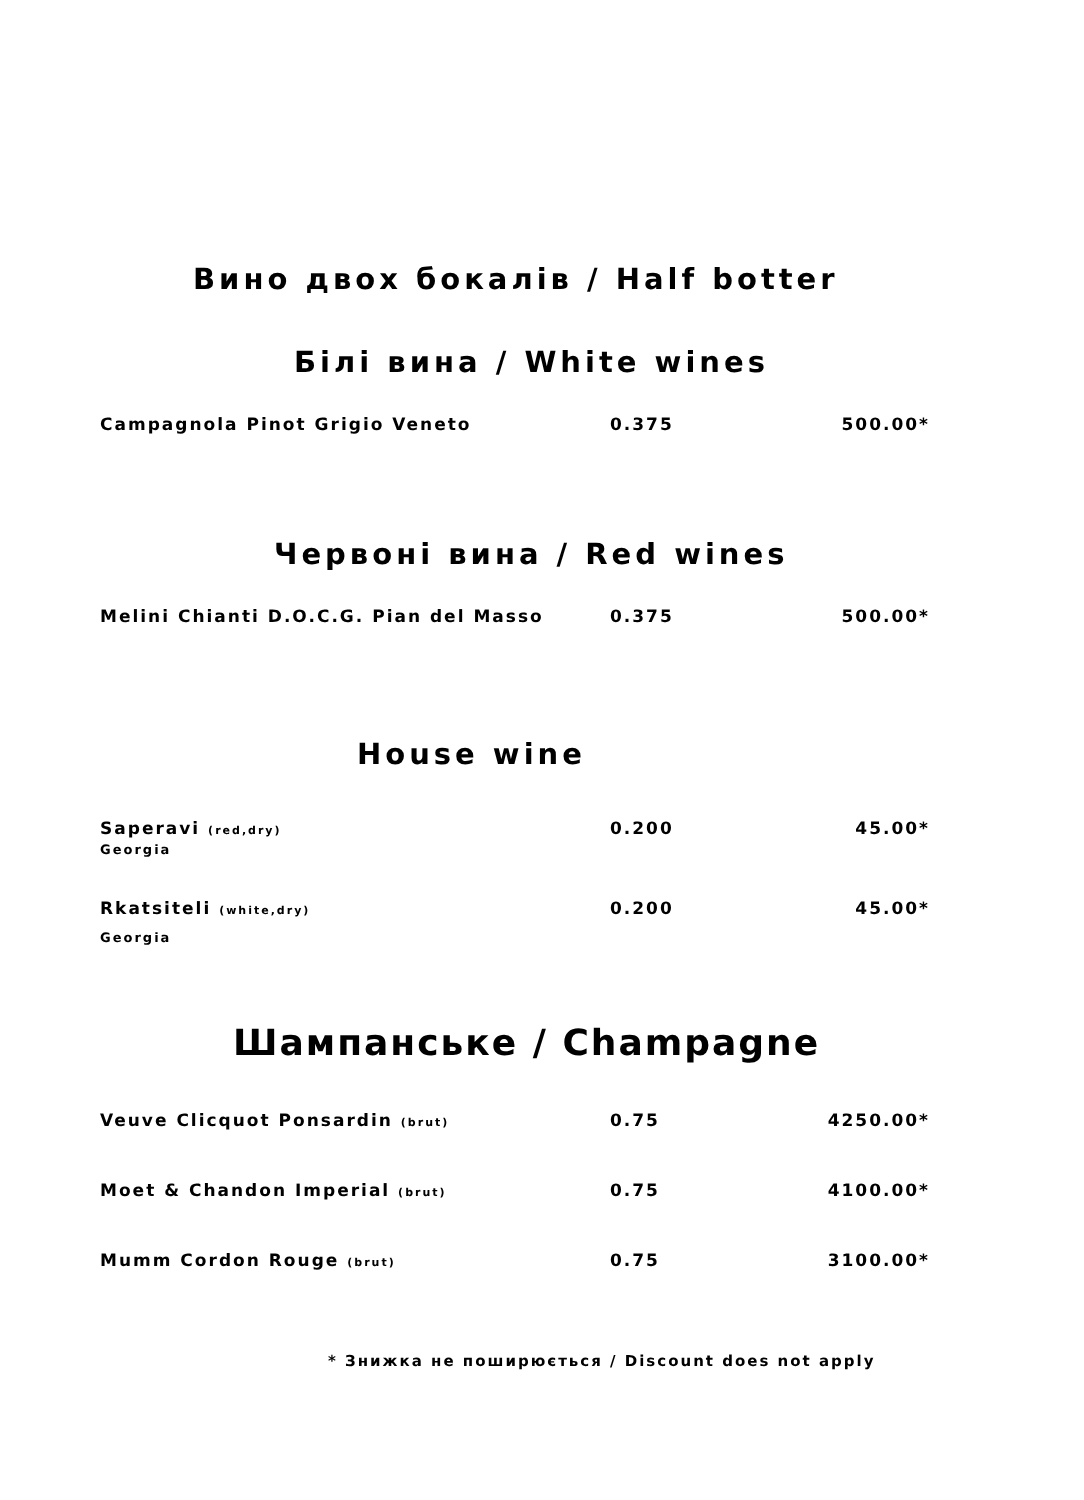Вино двох бокалів / Half botter
Білі вина / White wines
| Campagnola Pinot Grigio Veneto | 0.375 | 500.00* |
Червоні вина / Red wines
| Melini Chianti D.O.C.G. Pian del Masso | 0.375 | 500.00* |
House wine
| Saperavi (red,dry) Georgia | 0.200 | 45.00* |
| Rkatsiteli (white,dry) Georgia | 0.200 | 45.00* |
Шампанське / Champagne
| Veuve Clicquot Ponsardin (brut) | 0.75 | 4250.00* |
| Moet & Chandon Imperial (brut) | 0.75 | 4100.00* |
| Mumm Cordon Rouge (brut) | 0.75 | 3100.00* |
* Знижка не поширюється / Discount does not apply